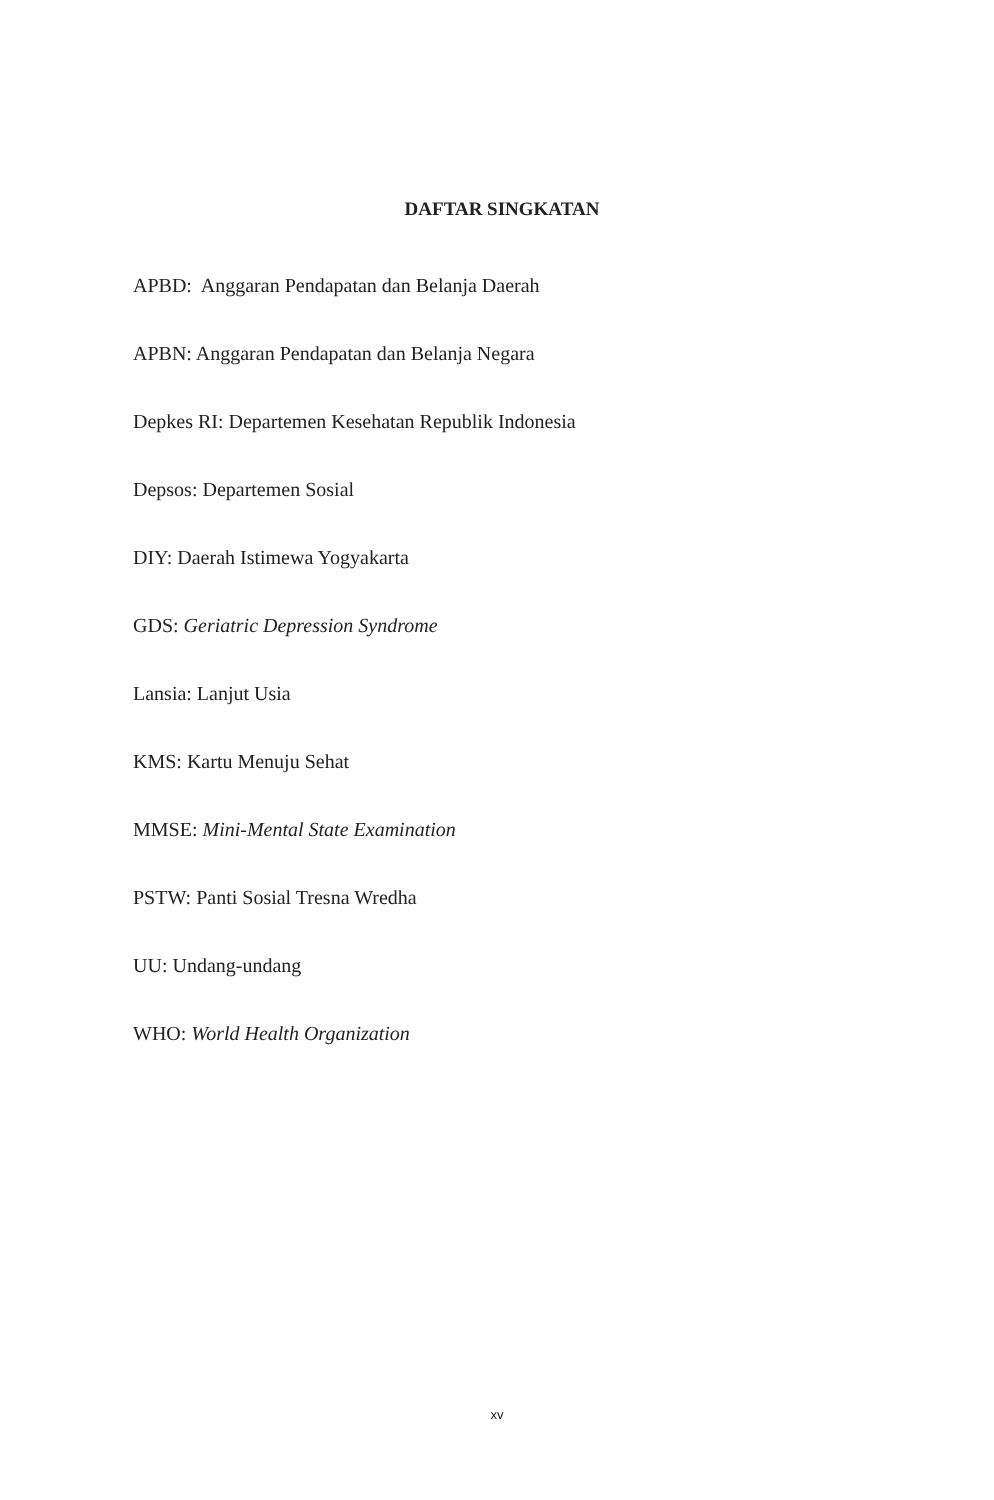DAFTAR SINGKATAN
APBD: Anggaran Pendapatan dan Belanja Daerah
APBN: Anggaran Pendapatan dan Belanja Negara
Depkes RI: Departemen Kesehatan Republik Indonesia
Depsos: Departemen Sosial
DIY: Daerah Istimewa Yogyakarta
GDS: Geriatric Depression Syndrome
Lansia: Lanjut Usia
KMS: Kartu Menuju Sehat
MMSE: Mini-Mental State Examination
PSTW: Panti Sosial Tresna Wredha
UU: Undang-undang
WHO: World Health Organization
xv